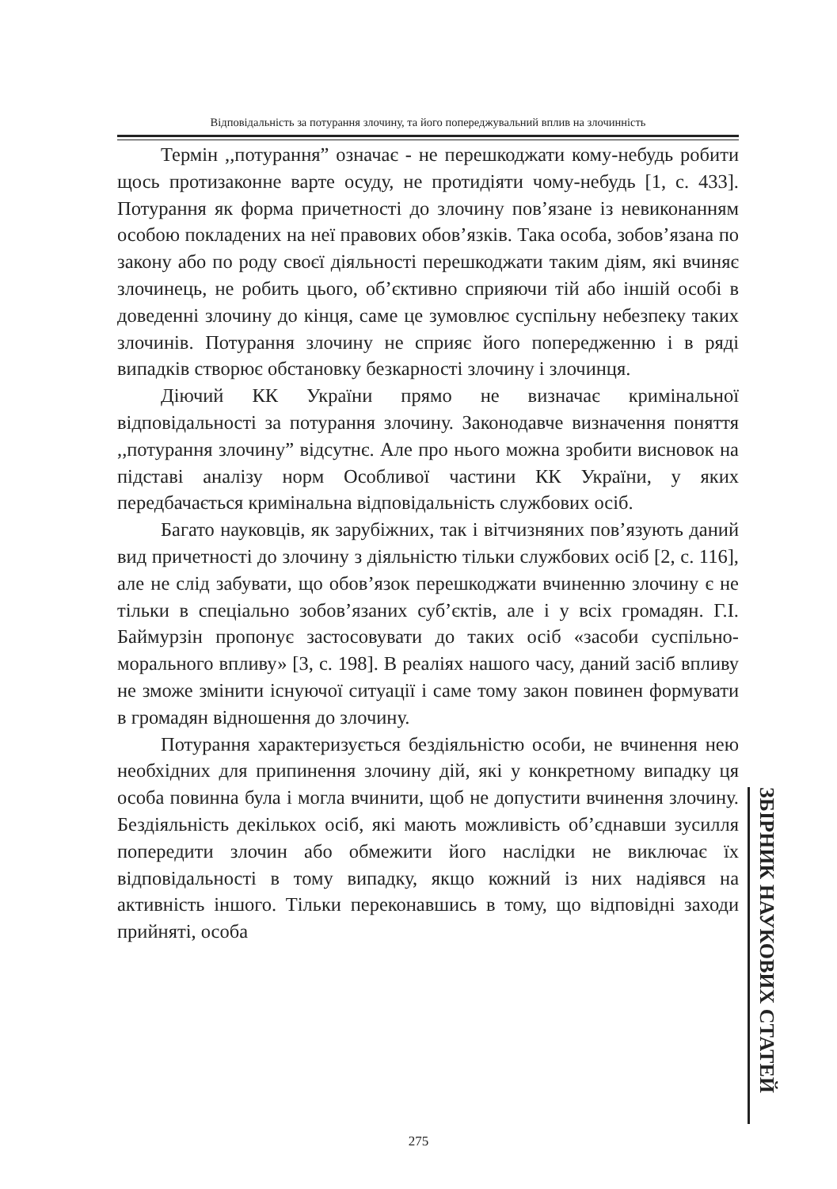Відповідальність за потурання злочину, та його попереджувальний вплив на злочинність
Термін ,,потурання” означає - не перешкоджати кому-небудь робити щось протизаконне варте осуду, не протидіяти чому-небудь [1, с. 433]. Потурання як форма причетності до злочину пов’язане із невиконанням особою покладених на неї правових обов’язків. Така особа, зобов’язана по закону або по роду своєї діяльності перешкоджати таким діям, які вчиняє злочинець, не робить цього, об’єктивно сприяючи тій або іншій особі в доведенні злочину до кінця, саме це зумовлює суспільну небезпеку таких злочинів. Потурання злочину не сприяє його попередженню і в ряді випадків створює обстановку безкарності злочину і злочинця.
Діючий КК України прямо не визначає кримінальної відповідальності за потурання злочину. Законодавче визначення поняття ,,потурання злочину” відсутнє. Але про нього можна зробити висновок на підставі аналізу норм Особливої частини КК України, у яких передбачається кримінальна відповідальність службових осіб.
Багато науковців, як зарубіжних, так і вітчизняних пов’язують даний вид причетності до злочину з діяльністю тільки службових осіб [2, с. 116], але не слід забувати, що обов’язок перешкоджати вчиненню злочину є не тільки в спеціально зобов’язаних суб’єктів, але і у всіх громадян. Г.І. Баймурзін пропонує застосовувати до таких осіб «засоби суспільно-морального впливу» [3, с. 198]. В реаліях нашого часу, даний засіб впливу не зможе змінити існуючої ситуації і саме тому закон повинен формувати в громадян відношення до злочину.
Потурання характеризується бездіяльністю особи, не вчинення нею необхідних для припинення злочину дій, які у конкретному випадку ця особа повинна була і могла вчинити, щоб не допустити вчинення злочину. Бездіяльність декількох осіб, які мають можливість об’єднавши зусилля попередити злочин або обмежити його наслідки не виключає їх відповідальності в тому випадку, якщо кожний із них надіявся на активність іншого. Тільки переконавшись в тому, що відповідні заходи прийняті, особа
ЗБІРНИК НАУКОВИХ СТАТЕЙ
275